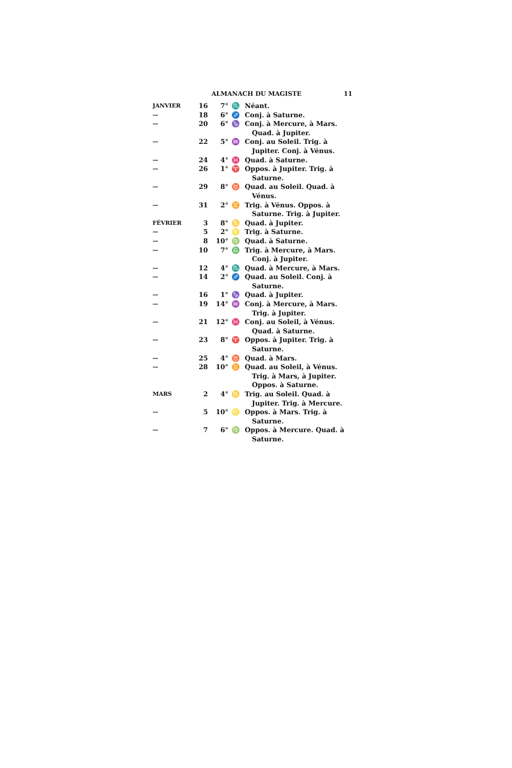ALMANACH DU MAGISTE 11
| JANVIER | 16 | 7° | ♏ | Néant. |
| — | 18 | 6° | ♐ | Conj. à Saturne. |
| — | 20 | 6° | ♑ | Conj. à Mercure, à Mars. Quad. à Jupiter. |
| — | 22 | 5° | ♒ | Conj. au Soleil. Trig. à Jupiter. Conj. à Vénus. |
| — | 24 | 4° | ♓ | Quad. à Saturne. |
| — | 26 | 1° | ♈ | Oppos. à Jupiter. Trig. à Saturne. |
| — | 29 | 8° | ♉ | Quad. au Soleil. Quad. à Vénus. |
| — | 31 | 2° | ♊ | Trig. à Vénus. Oppos. à Saturne. Trig. à Jupiter. |
| FÉVRIER | 3 | 8° | ♋ | Quad. à Jupiter. |
| — | 5 | 2° | ♌ | Trig. à Saturne. |
| — | 8 | 10° | ♍ | Quad. à Saturne. |
| — | 10 | 7° | ♎ | Trig. à Mercure, à Mars. Conj. à Jupiter. |
| — | 12 | 4° | ♏ | Quad. à Mercure, à Mars. |
| — | 14 | 2° | ♐ | Quad. au Soleil. Conj. à Saturne. |
| — | 16 | 1° | ♑ | Quad. à Jupiter. |
| — | 19 | 14° | ♒ | Conj. à Mercure, à Mars. Trig. à Jupiter. |
| — | 21 | 12° | ♓ | Conj. au Soleil, à Vénus. Quad. à Saturne. |
| — | 23 | 8° | ♈ | Oppos. à Jupiter. Trig. à Saturne. |
| — | 25 | 4° | ♉ | Quad. à Mars. |
| — | 28 | 10° | ♊ | Quad. au Soleil, à Vénus. Trig. à Mars, à Jupiter. Oppos. à Saturne. |
| MARS | 2 | 4° | ♋ | Trig. au Soleil. Quad. à Jupiter. Trig. à Mercure. |
| — | 5 | 10° | ♌ | Oppos. à Mars. Trig. à Saturne. |
| — | 7 | 6° | ♍ | Oppos. à Mercure. Quad. à Saturne. |